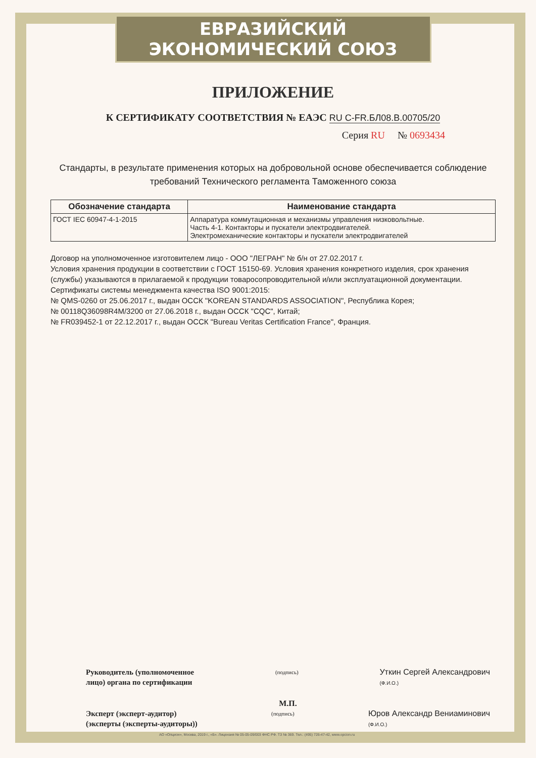ЕВРАЗИЙСКИЙ ЭКОНОМИЧЕСКИЙ СОЮЗ
ПРИЛОЖЕНИЕ
К СЕРТИФИКАТУ СООТВЕТСТВИЯ № ЕАЭС RU C-FR.БЛ08.B.00705/20
Серия RU № 0693434
Стандарты, в результате применения которых на добровольной основе обеспечивается соблюдение требований Технического регламента Таможенного союза
| Обозначение стандарта | Наименование стандарта |
| --- | --- |
| ГОСТ IEC 60947-4-1-2015 | Аппаратура коммутационная и механизмы управления низковольтные. Часть 4-1. Контакторы и пускатели электродвигателей. Электромеханические контакторы и пускатели электродвигателей |
Договор на уполномоченное изготовителем лицо - ООО "ЛЕГРАН" № б/н от 27.02.2017 г.
Условия хранения продукции в соответствии с ГОСТ 15150-69. Условия хранения конкретного изделия, срок хранения (службы) указываются в прилагаемой к продукции товаросопроводительной и/или эксплуатационной документации.
Сертификаты системы менеджмента качества ISO 9001:2015:
№ QMS-0260 от 25.06.2017 г., выдан ОССК "KOREAN STANDARDS ASSOCIATION", Республика Корея;
№ 00118Q36098R4M/3200 от 27.06.2018 г., выдан ОССК "CQC", Китай;
№ FR039452-1 от 22.12.2017 г., выдан ОССК "Bureau Veritas Certification France", Франция.
Руководитель (уполномоченное
лицо) органа по сертификации
(подпись)
Уткин Сергей Александрович
(Ф.И.О.)
М.П.
Эксперт (эксперт-аудитор)
(эксперты (эксперты-аудиторы))
(подпись)
Юров Александр Вениаминович
(Ф.И.О.)
АО «Опцион», Москва, 2019 г., «Б». Лицензия № 05-05-09/003 ФНС РФ. ТЗ № 369. Тел.: (495) 726-47-42, www.opcion.ru